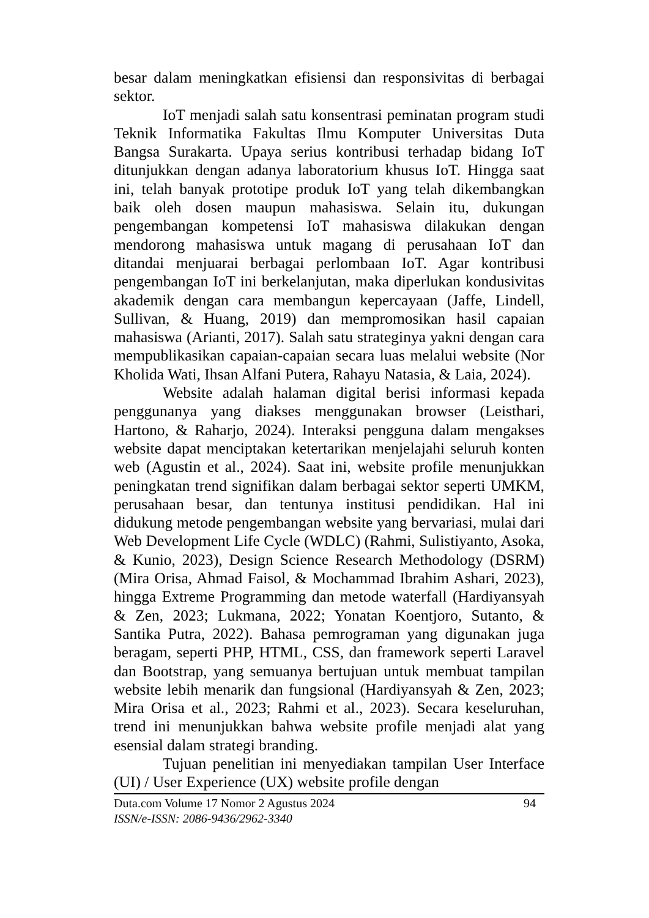besar dalam meningkatkan efisiensi dan responsivitas di berbagai sektor.
IoT menjadi salah satu konsentrasi peminatan program studi Teknik Informatika Fakultas Ilmu Komputer Universitas Duta Bangsa Surakarta. Upaya serius kontribusi terhadap bidang IoT ditunjukkan dengan adanya laboratorium khusus IoT. Hingga saat ini, telah banyak prototipe produk IoT yang telah dikembangkan baik oleh dosen maupun mahasiswa. Selain itu, dukungan pengembangan kompetensi IoT mahasiswa dilakukan dengan mendorong mahasiswa untuk magang di perusahaan IoT dan ditandai menjuarai berbagai perlombaan IoT. Agar kontribusi pengembangan IoT ini berkelanjutan, maka diperlukan kondusivitas akademik dengan cara membangun kepercayaan (Jaffe, Lindell, Sullivan, & Huang, 2019) dan mempromosikan hasil capaian mahasiswa (Arianti, 2017). Salah satu strateginya yakni dengan cara mempublikasikan capaian-capaian secara luas melalui website (Nor Kholida Wati, Ihsan Alfani Putera, Rahayu Natasia, & Laia, 2024).
Website adalah halaman digital berisi informasi kepada penggunanya yang diakses menggunakan browser (Leisthari, Hartono, & Raharjo, 2024). Interaksi pengguna dalam mengakses website dapat menciptakan ketertarikan menjelajahi seluruh konten web (Agustin et al., 2024). Saat ini, website profile menunjukkan peningkatan trend signifikan dalam berbagai sektor seperti UMKM, perusahaan besar, dan tentunya institusi pendidikan. Hal ini didukung metode pengembangan website yang bervariasi, mulai dari Web Development Life Cycle (WDLC) (Rahmi, Sulistiyanto, Asoka, & Kunio, 2023), Design Science Research Methodology (DSRM) (Mira Orisa, Ahmad Faisol, & Mochammad Ibrahim Ashari, 2023), hingga Extreme Programming dan metode waterfall (Hardiyansyah & Zen, 2023; Lukmana, 2022; Yonatan Koentjoro, Sutanto, & Santika Putra, 2022). Bahasa pemrograman yang digunakan juga beragam, seperti PHP, HTML, CSS, dan framework seperti Laravel dan Bootstrap, yang semuanya bertujuan untuk membuat tampilan website lebih menarik dan fungsional (Hardiyansyah & Zen, 2023; Mira Orisa et al., 2023; Rahmi et al., 2023). Secara keseluruhan, trend ini menunjukkan bahwa website profile menjadi alat yang esensial dalam strategi branding.
Tujuan penelitian ini menyediakan tampilan User Interface (UI) / User Experience (UX) website profile dengan
Duta.com Volume 17 Nomor 2 Agustus 2024
ISSN/e-ISSN: 2086-9436/2962-3340
94